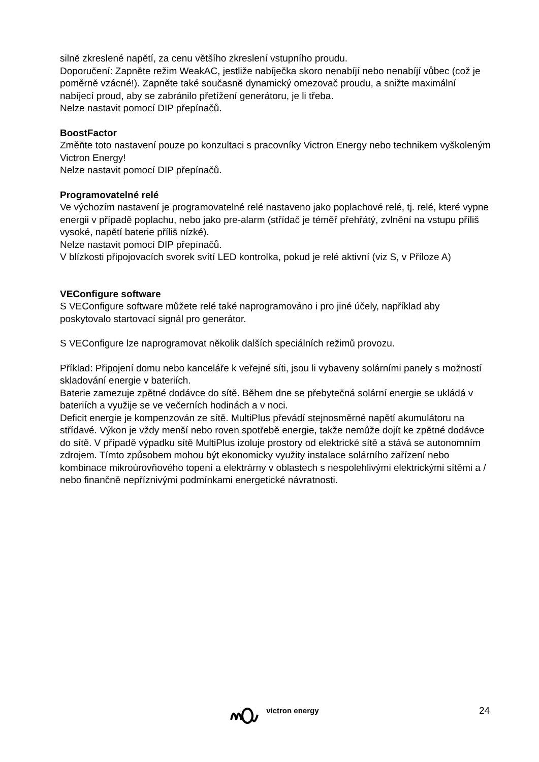silně zkreslené napětí, za cenu většího zkreslení vstupního proudu.
Doporučení: Zapněte režim WeakAC, jestliže nabíječka skoro nenabíjí nebo nenabíjí vůbec (což je poměrně vzácné!). Zapněte také současně dynamický omezovač proudu, a snižte maximální nabíjecí proud, aby se zabránilo přetížení generátoru, je li třeba.
Nelze nastavit pomocí DIP přepínačů.
BoostFactor
Změňte toto nastavení pouze po konzultaci s pracovníky Victron Energy nebo technikem vyškoleným Victron Energy!
Nelze nastavit pomocí DIP přepínačů.
Programovatelné relé
Ve výchozím nastavení je programovatelné relé nastaveno jako poplachové relé, tj. relé, které vypne energii v případě poplachu, nebo jako pre-alarm (střídač je téměř přehřátý, zvlnění na vstupu příliš vysoké, napětí baterie příliš nízké).
Nelze nastavit pomocí DIP přepínačů.
V blízkosti připojovacích svorek svítí LED kontrolka, pokud je relé aktivní (viz S, v Příloze A)
VEConfigure software
S VEConfigure software můžete relé také naprogramováno i pro jiné účely, například aby poskytovalo startovací signál pro generátor.
S VEConfigure lze naprogramovat několik dalších speciálních režimů provozu.
Příklad: Připojení domu nebo kanceláře k veřejné síti, jsou li vybaveny solárními panely s možností skladování energie v bateriích.
Baterie zamezuje zpětné dodávce do sítě. Během dne se přebytečná solární energie se ukládá v bateriích a využije se ve večerních hodinách a v noci.
Deficit energie je kompenzován ze sítě. MultiPlus převádí stejnosměrné napětí akumulátoru na střídavé. Výkon je vždy menší nebo roven spotřebě energie, takže nemůže dojít ke zpětné dodávce do sítě. V případě výpadku sítě MultiPlus izoluje prostory od elektrické sítě a stává se autonomním zdrojem. Tímto způsobem mohou být ekonomicky využity instalace solárního zařízení nebo kombinace mikroúrovňového topení a elektrárny v oblastech s nespolehlivými elektrickými sítěmi a / nebo finančně nepříznivými podmínkami energetické návratnosti.
victron energy 24